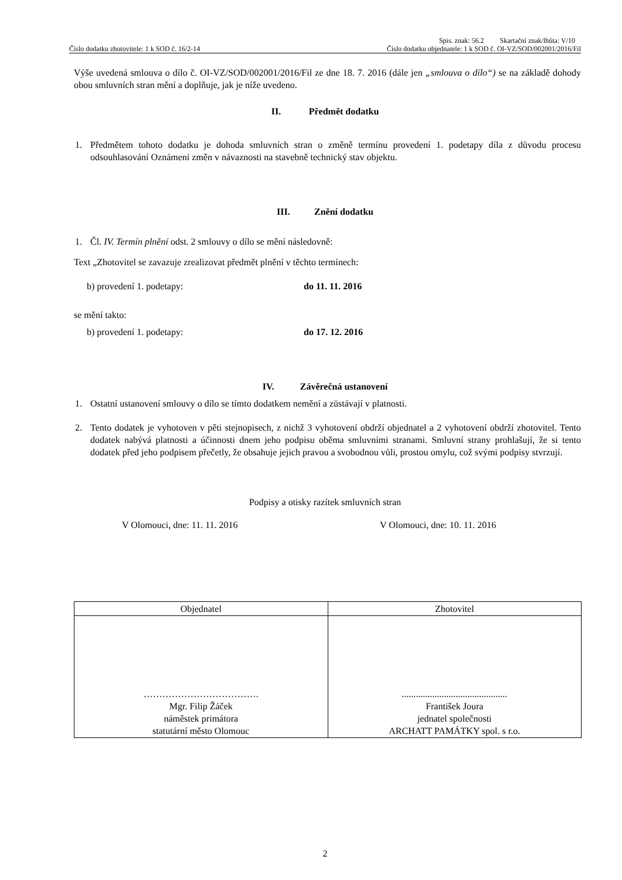Spis. znak: 56.2 Skartační znak/lhůta: V/10
Číslo dodatku zhotovitele: 1 k SOD č. 16/2-14 Číslo dodatku objednatele: 1 k SOD č. OI-VZ/SOD/002001/2016/Fil
Výše uvedená smlouva o dílo č. OI-VZ/SOD/002001/2016/Fil ze dne 18. 7. 2016 (dále jen „smlouva o dílo“) se na základě dohody obou smluvních stran mění a doplňuje, jak je níže uvedeno.
II. Předmět dodatku
1. Předmětem tohoto dodatku je dohoda smluvních stran o změně termínu provedení 1. podetapy díla z důvodu procesu odsouhlasování Oznámení změn v návaznosti na stavebně technický stav objektu.
III. Znění dodatku
1. Čl. IV. Termín plnění odst. 2 smlouvy o dílo se mění následovně:
Text „Zhotovitel se zavazuje zrealizovat předmět plnění v těchto termínech:
b) provedení 1. podetapy: do 11. 11. 2016
se mění takto:
b) provedení 1. podetapy: do 17. 12. 2016
IV. Závěrečná ustanovení
1. Ostatní ustanovení smlouvy o dílo se tímto dodatkem nemění a zůstávají v platnosti.
2. Tento dodatek je vyhotoven v pěti stejnopisech, z nichž 3 vyhotovení obdrží objednatel a 2 vyhotovení obdrží zhotovitel. Tento dodatek nabývá platnosti a účinnosti dnem jeho podpisu oběma smluvními stranami. Smluvní strany prohlašují, že si tento dodatek před jeho podpisem přečetly, že obsahuje jejich pravou a svobodnou vůli, prostou omylu, což svými podpisy stvrzují.
Podpisy a otisky razítek smluvních stran
V Olomouci, dne: 11. 11. 2016 V Olomouci, dne: 10. 11. 2016
| Objednatel | Zhotovitel |
| --- | --- |
| ………………………………. Mgr. Filip Žáček náměstek primátora statutární město Olomouc | ............................................. František Joura jednatel společnosti ARCHATT PAMÁTKY spol. s r.o. |
2